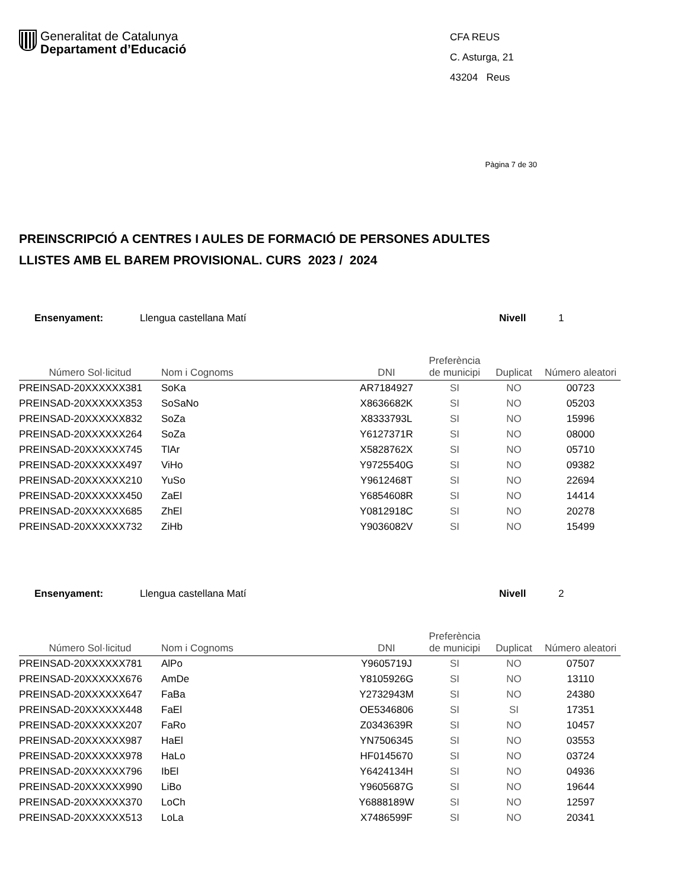Generalitat de Catalunya
Departament d’Educació
CFA REUS
C. Asturga, 21
43204 Reus
Pàgina 7 de 30
PREINSCRIPCIÓ A CENTRES I AULES DE FORMACIÓ DE PERSONES ADULTES
LLISTES AMB EL BAREM PROVISIONAL. CURS 2023 / 2024
Ensenyament: Llengua castellana Matí Nivell 1
| Número Sol·licitud | Nom i Cognoms | DNI | Preferència de municipi | Duplicat | Número aleatori |
| --- | --- | --- | --- | --- | --- |
| PREINSAD-20XXXXXX381 | SoKa | AR7184927 | SI | NO | 00723 |
| PREINSAD-20XXXXXX353 | SoSaNo | X8636682K | SI | NO | 05203 |
| PREINSAD-20XXXXXX832 | SoZa | X8333793L | SI | NO | 15996 |
| PREINSAD-20XXXXXX264 | SoZa | Y6127371R | SI | NO | 08000 |
| PREINSAD-20XXXXXX745 | TlAr | X5828762X | SI | NO | 05710 |
| PREINSAD-20XXXXXX497 | ViHo | Y9725540G | SI | NO | 09382 |
| PREINSAD-20XXXXXX210 | YuSo | Y9612468T | SI | NO | 22694 |
| PREINSAD-20XXXXXX450 | ZaEl | Y6854608R | SI | NO | 14414 |
| PREINSAD-20XXXXXX685 | ZhEl | Y0812918C | SI | NO | 20278 |
| PREINSAD-20XXXXXX732 | ZiHb | Y9036082V | SI | NO | 15499 |
Ensenyament: Llengua castellana Matí Nivell 2
| Número Sol·licitud | Nom i Cognoms | DNI | Preferència de municipi | Duplicat | Número aleatori |
| --- | --- | --- | --- | --- | --- |
| PREINSAD-20XXXXXX781 | AlPo | Y9605719J | SI | NO | 07507 |
| PREINSAD-20XXXXXX676 | AmDe | Y8105926G | SI | NO | 13110 |
| PREINSAD-20XXXXXX647 | FaBa | Y2732943M | SI | NO | 24380 |
| PREINSAD-20XXXXXX448 | FaEl | OE5346806 | SI | SI | 17351 |
| PREINSAD-20XXXXXX207 | FaRo | Z0343639R | SI | NO | 10457 |
| PREINSAD-20XXXXXX987 | HaEl | YN7506345 | SI | NO | 03553 |
| PREINSAD-20XXXXXX978 | HaLo | HF0145670 | SI | NO | 03724 |
| PREINSAD-20XXXXXX796 | IbEl | Y6424134H | SI | NO | 04936 |
| PREINSAD-20XXXXXX990 | LiBo | Y9605687G | SI | NO | 19644 |
| PREINSAD-20XXXXXX370 | LoCh | Y6888189W | SI | NO | 12597 |
| PREINSAD-20XXXXXX513 | LoLa | X7486599F | SI | NO | 20341 |